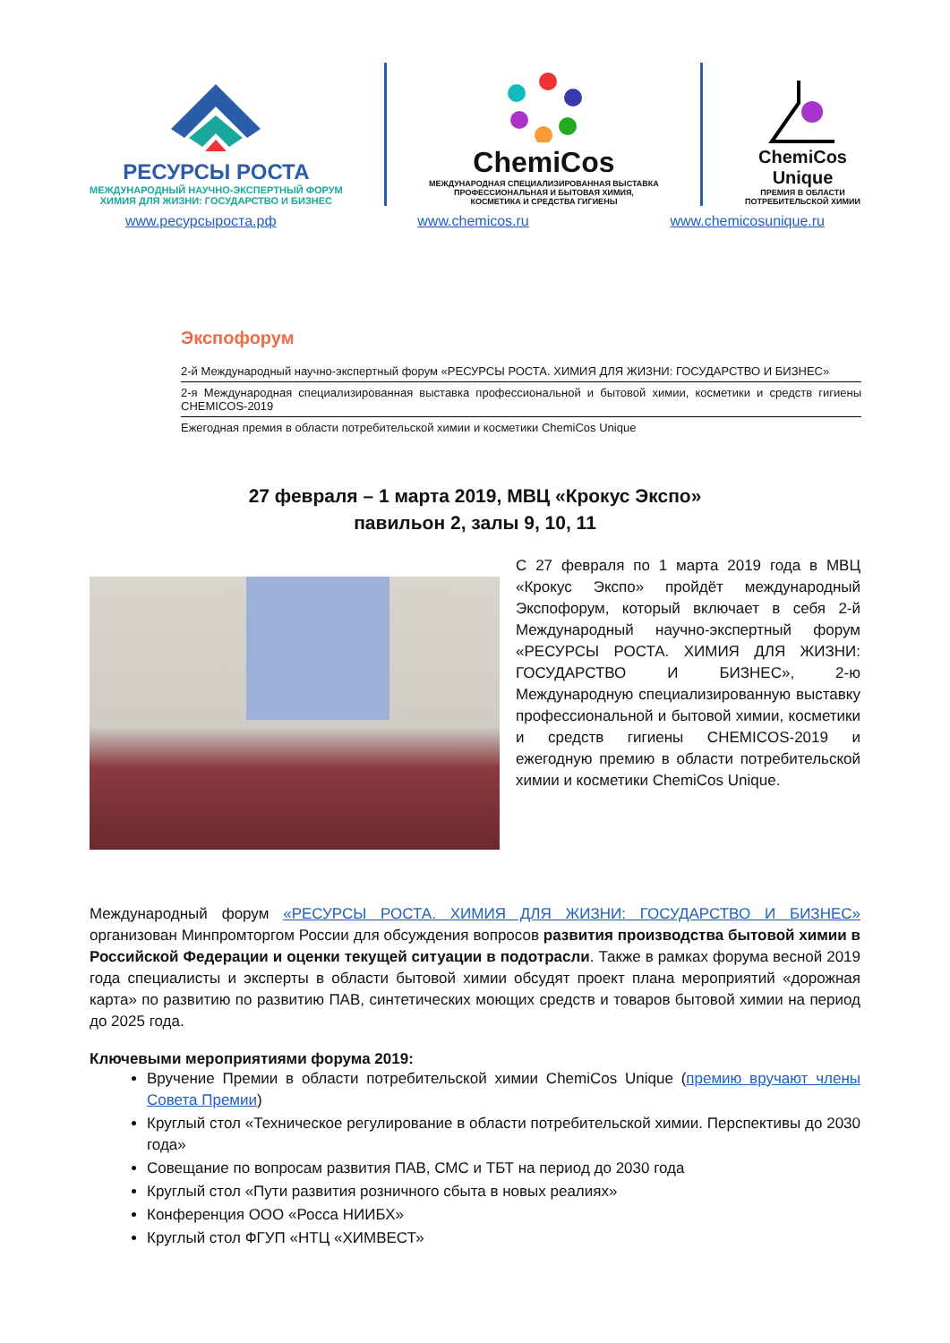РЕСУРСЫ РОСТА
МЕЖДУНАРОДНЫЙ НАУЧНО-ЭКСПЕРТНЫЙ ФОРУМ
ХИМИЯ ДЛЯ ЖИЗНИ: ГОСУДАРСТВО И БИЗНЕС
ChemiCos
МЕЖДУНАРОДНАЯ СПЕЦИАЛИЗИРОВАННАЯ ВЫСТАВКА
ПРОФЕССИОНАЛЬНАЯ И БЫТОВАЯ ХИМИЯ,
КОСМЕТИКА И СРЕДСТВА ГИГИЕНЫ
ChemiCos
Unique
ПРЕМИЯ В ОБЛАСТИ
ПОТРЕБИТЕЛЬСКОЙ ХИМИИ
www.ресурсыроста.рф www.chemicos.ru www.chemicosunique.ru
Экспофорум
| 2-й Международный научно-экспертный форум «РЕСУРСЫ РОСТА. ХИМИЯ ДЛЯ ЖИЗНИ: ГОСУДАРСТВО И БИЗНЕС» |
| 2-я Международная специализированная выставка профессиональной и бытовой химии, косметики и средств гигиены CHEMICOS-2019 |
| Ежегодная премия в области потребительской химии и косметики ChemiCos Unique |
27 февраля – 1 марта 2019, МВЦ «Крокус Экспо»
павильон 2, залы 9, 10, 11
С 27 февраля по 1 марта 2019 года в МВЦ «Крокус Экспо» пройдёт международный Экспофорум, который включает в себя 2-й Международный научно-экспертный форум «РЕСУРСЫ РОСТА. ХИМИЯ ДЛЯ ЖИЗНИ: ГОСУДАРСТВО И БИЗНЕС», 2-ю Международную специализированную выставку профессиональной и бытовой химии, косметики и средств гигиены CHEMICOS-2019 и ежегодную премию в области потребительской химии и косметики ChemiCos Unique.
Международный форум «РЕСУРСЫ РОСТА. ХИМИЯ ДЛЯ ЖИЗНИ: ГОСУДАРСТВО И БИЗНЕС» организован Минпромторгом России для обсуждения вопросов развития производства бытовой химии в Российской Федерации и оценки текущей ситуации в подотрасли. Также в рамках форума весной 2019 года специалисты и эксперты в области бытовой химии обсудят проект плана мероприятий «дорожная карта» по развитию по развитию ПАВ, синтетических моющих средств и товаров бытовой химии на период до 2025 года.
Ключевыми мероприятиями форума 2019:
Вручение Премии в области потребительской химии ChemiCos Unique (премию вручают члены Совета Премии)
Круглый стол «Техническое регулирование в области потребительской химии. Перспективы до 2030 года»
Совещание по вопросам развития ПАВ, СМС и ТБТ на период до 2030 года
Круглый стол «Пути развития розничного сбыта в новых реалиях»
Конференция ООО «Росса НИИБХ»
Круглый стол ФГУП «НТЦ «ХИМВЕСТ»